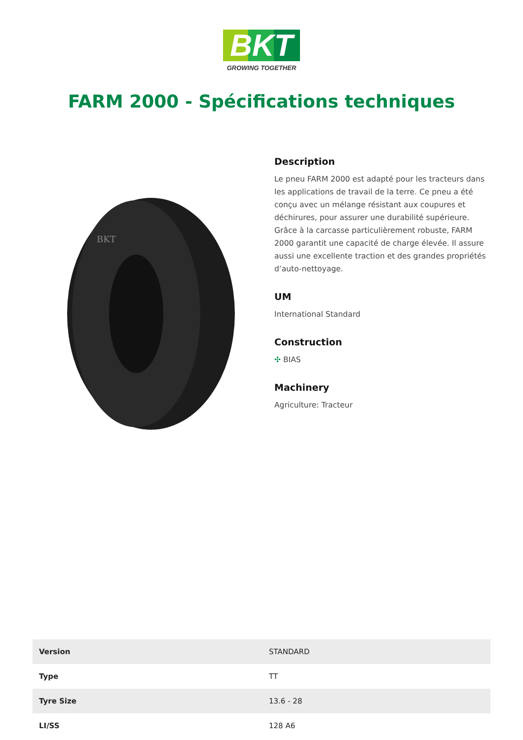BKT
GROWING TOGETHER
FARM 2000 - Spécifications techniques
BKT
Description
Le pneu FARM 2000 est adapté pour les tracteurs dans les applications de travail de la terre. Ce pneu a été conçu avec un mélange résistant aux coupures et déchirures, pour assurer une durabilité supérieure. Grâce à la carcasse particulièrement robuste, FARM 2000 garantit une capacité de charge élevée. Il assure aussi une excellente traction et des grandes propriétés d’auto-nettoyage.
UM
International Standard
Construction
✣ BIAS
Machinery
Agriculture: Tracteur
| Version | STANDARD |
| Type | TT |
| Tyre Size | 13.6 - 28 |
| LI/SS | 128 A6 |